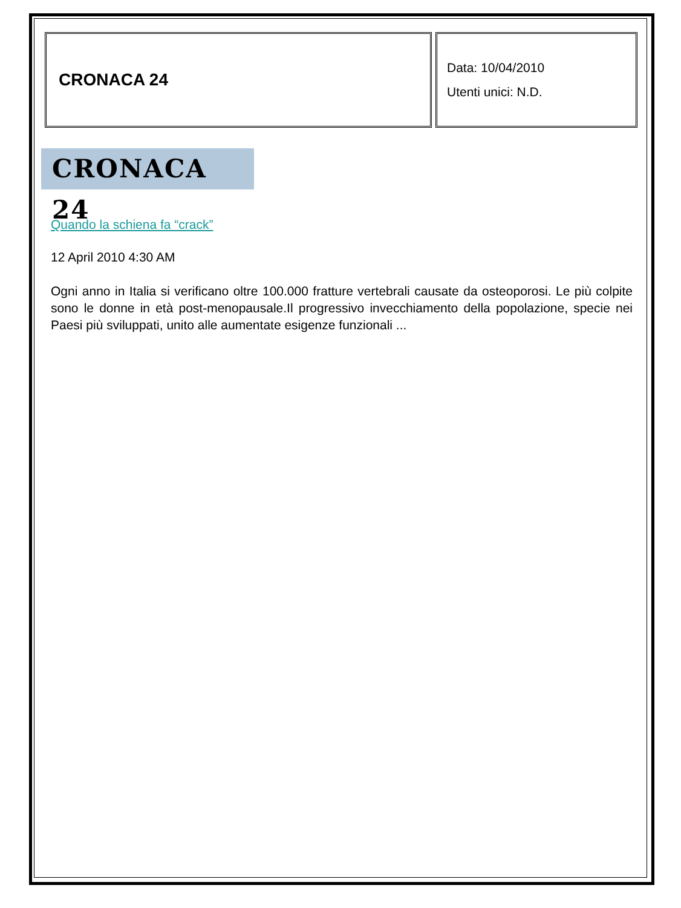CRONACA 24
Data: 10/04/2010
Utenti unici: N.D.
CRONACA 24
Quando la schiena fa “crack”
12 April 2010 4:30 AM
Ogni anno in Italia si verificano oltre 100.000 fratture vertebrali causate da osteoporosi. Le più colpite sono le donne in età post-menopausale.Il progressivo invecchiamento della popolazione, specie nei Paesi più sviluppati, unito alle aumentate esigenze funzionali ...